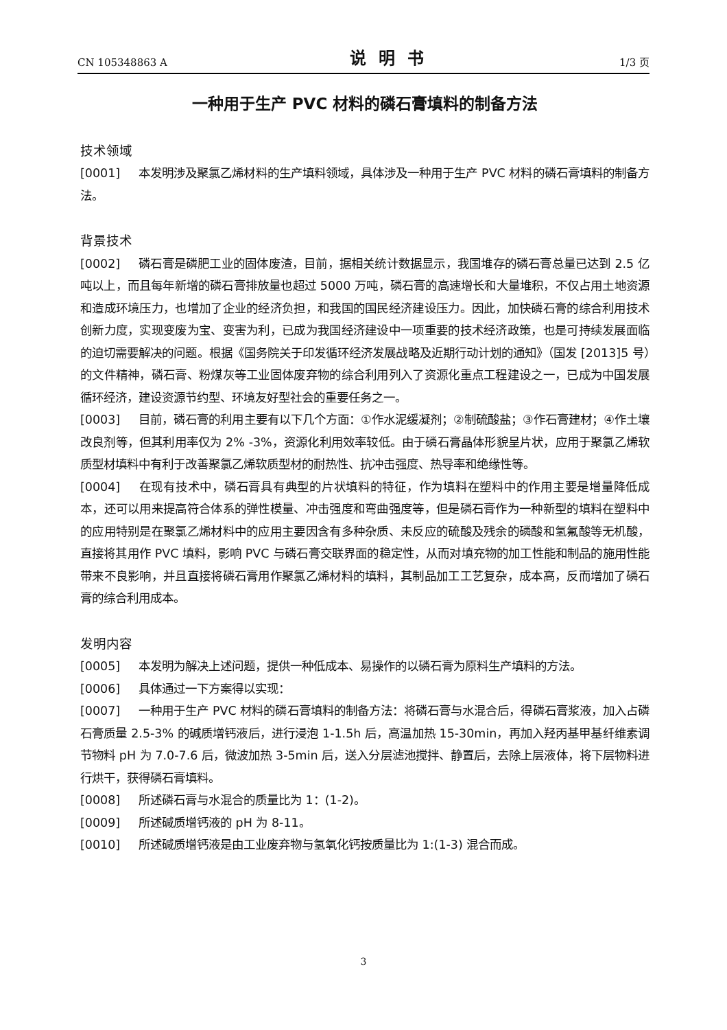CN 105348863 A 说明书 1/3 页
一种用于生产 PVC 材料的磷石膏填料的制备方法
技术领域
[0001] 本发明涉及聚氯乙烯材料的生产填料领域，具体涉及一种用于生产 PVC 材料的磷石膏填料的制备方法。
背景技术
[0002] 磷石膏是磷肥工业的固体废渣，目前，据相关统计数据显示，我国堆存的磷石膏总量已达到 2.5 亿吨以上，而且每年新增的磷石膏排放量也超过 5000 万吨，磷石膏的高速增长和大量堆积，不仅占用土地资源和造成环境压力，也增加了企业的经济负担，和我国的国民经济建设压力。因此，加快磷石膏的综合利用技术创新力度，实现变废为宝、变害为利，已成为我国经济建设中一项重要的技术经济政策，也是可持续发展面临的迫切需要解决的问题。根据《国务院关于印发循环经济发展战略及近期行动计划的通知》（国发 [2013]5 号）的文件精神，磷石膏、粉煤灰等工业固体废弃物的综合利用列入了资源化重点工程建设之一，已成为中国发展循环经济，建设资源节约型、环境友好型社会的重要任务之一。
[0003] 目前，磷石膏的利用主要有以下几个方面：①作水泥缓凝剂；②制硫酸盐；③作石膏建材；④作土壤改良剂等，但其利用率仅为 2% -3%，资源化利用效率较低。由于磷石膏晶体形貌呈片状，应用于聚氯乙烯软质型材填料中有利于改善聚氯乙烯软质型材的耐热性、抗冲击强度、热导率和绝缘性等。
[0004] 在现有技术中，磷石膏具有典型的片状填料的特征，作为填料在塑料中的作用主要是增量降低成本，还可以用来提高符合体系的弹性模量、冲击强度和弯曲强度等，但是磷石膏作为一种新型的填料在塑料中的应用特别是在聚氯乙烯材料中的应用主要因含有多种杂质、未反应的硫酸及残余的磷酸和氢氟酸等无机酸，直接将其用作 PVC 填料，影响 PVC 与磷石膏交联界面的稳定性，从而对填充物的加工性能和制品的施用性能带来不良影响，并且直接将磷石膏用作聚氯乙烯材料的填料，其制品加工工艺复杂，成本高，反而增加了磷石膏的综合利用成本。
发明内容
[0005] 本发明为解决上述问题，提供一种低成本、易操作的以磷石膏为原料生产填料的方法。
[0006] 具体通过一下方案得以实现：
[0007] 一种用于生产 PVC 材料的磷石膏填料的制备方法：将磷石膏与水混合后，得磷石膏浆液，加入占磷石膏质量 2.5-3% 的碱质增钙液后，进行浸泡 1-1.5h 后，高温加热 15-30min，再加入羟丙基甲基纤维素调节物料 pH 为 7.0-7.6 后，微波加热 3-5min 后，送入分层滤池搅拌、静置后，去除上层液体，将下层物料进行烘干，获得磷石膏填料。
[0008] 所述磷石膏与水混合的质量比为 1：(1-2)。
[0009] 所述碱质增钙液的 pH 为 8-11。
[0010] 所述碱质增钙液是由工业废弃物与氢氧化钙按质量比为 1:(1-3) 混合而成。
3